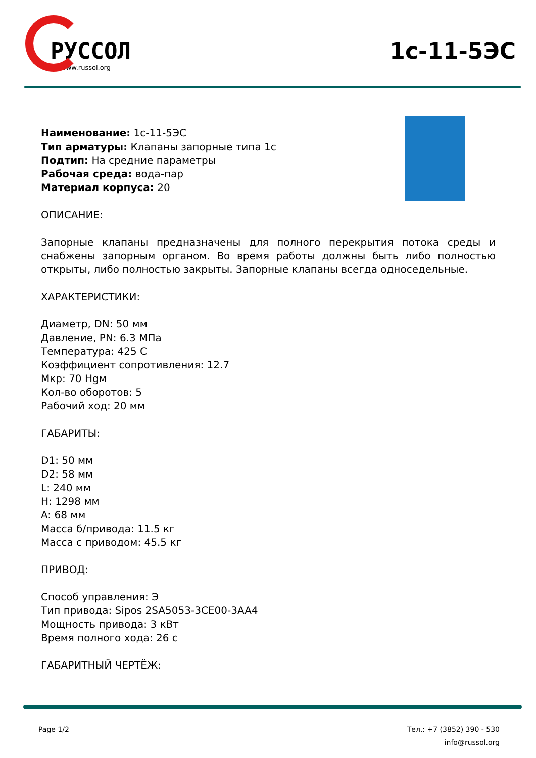РУССОЛ
www.russol.org
1с-11-5ЭС
Наименование: 1с-11-5ЭС
Тип арматуры: Клапаны запорные типа 1с
Подтип: На средние параметры
Рабочая среда: вода-пар
Материал корпуса: 20
ОПИСАНИЕ:
Запорные клапаны предназначены для полного перекрытия потока среды и снабжены запорным органом. Во время работы должны быть либо полностью открыты, либо полностью закрыты. Запорные клапаны всегда односедельные.
ХАРАКТЕРИСТИКИ:
Диаметр, DN: 50 мм
Давление, PN: 6.3 МПа
Температура: 425 С
Коэффициент сопротивления: 12.7
Мкр: 70 Нgм
Кол-во оборотов: 5
Рабочий ход: 20 мм
ГАБАРИТЫ:
D1: 50 мм
D2: 58 мм
L: 240 мм
H: 1298 мм
A: 68 мм
Масса б/привода: 11.5 кг
Масса с приводом: 45.5 кг
ПРИВОД:
Способ управления: Э
Тип привода: Sipos 2SA5053-3CE00-3AA4
Мощность привода: 3 кВт
Время полного хода: 26 с
ГАБАРИТНЫЙ ЧЕРТЁЖ:
Page 1/2 Тел.: +7 (3852) 390 - 530
info@russol.org